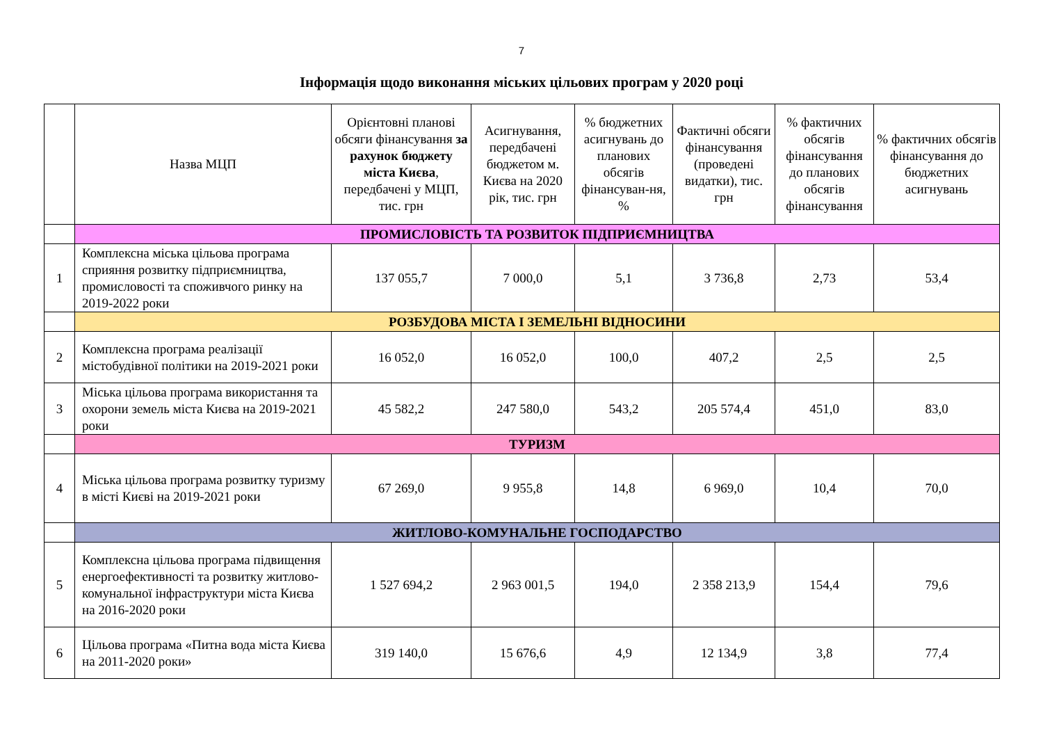7
Інформація щодо виконання міських цільових програм у 2020 році
| | Назва МЦП | Орієнтовні планові обсяги фінансування за рахунок бюджету міста Києва , передбачені у МЦП, тис. грн | Асигнування, передбачені бюджетом м. Києва на 2020 рік, тис. грн | % бюджетних асигнувань до планових обсягів фінансуван-ня, % | Фактичні обсяги фінансування (проведені видатки), тис. грн | % фактичних обсягів фінансування до планових обсягів фінансування | % фактичних обсягів фінансування до бюджетних асигнувань |
| --- | --- | --- | --- | --- | --- | --- | --- |
| | ПРОМИСЛОВІСТЬ ТА РОЗВИТОК ПІДПРИЄМНИЦТВА | | | | | | |
| 1 | Комплексна міська цільова програма сприяння розвитку підприємництва, промисловості та споживчого ринку на 2019-2022 роки | 137 055,7 | 7 000,0 | 5,1 | 3 736,8 | 2,73 | 53,4 |
| | РОЗБУДОВА МІСТА І ЗЕМЕЛЬНІ ВІДНОСИНИ | | | | | | |
| 2 | Комплексна програма реалізації містобудівної політики на 2019-2021 роки | 16 052,0 | 16 052,0 | 100,0 | 407,2 | 2,5 | 2,5 |
| 3 | Міська цільова програма використання та охорони земель міста Києва на 2019-2021 роки | 45 582,2 | 247 580,0 | 543,2 | 205 574,4 | 451,0 | 83,0 |
| | ТУРИЗМ | | | | | | |
| 4 | Міська цільова програма розвитку туризму в місті Києві на 2019-2021 роки | 67 269,0 | 9 955,8 | 14,8 | 6 969,0 | 10,4 | 70,0 |
| | ЖИТЛОВО-КОМУНАЛЬНЕ ГОСПОДАРСТВО | | | | | | |
| 5 | Комплексна цільова програма підвищення енергоефективності та розвитку житлово-комунальної інфраструктури міста Києва на 2016-2020 роки | 1 527 694,2 | 2 963 001,5 | 194,0 | 2 358 213,9 | 154,4 | 79,6 |
| 6 | Цільова програма «Питна вода міста Києва на 2011-2020 роки» | 319 140,0 | 15 676,6 | 4,9 | 12 134,9 | 3,8 | 77,4 |